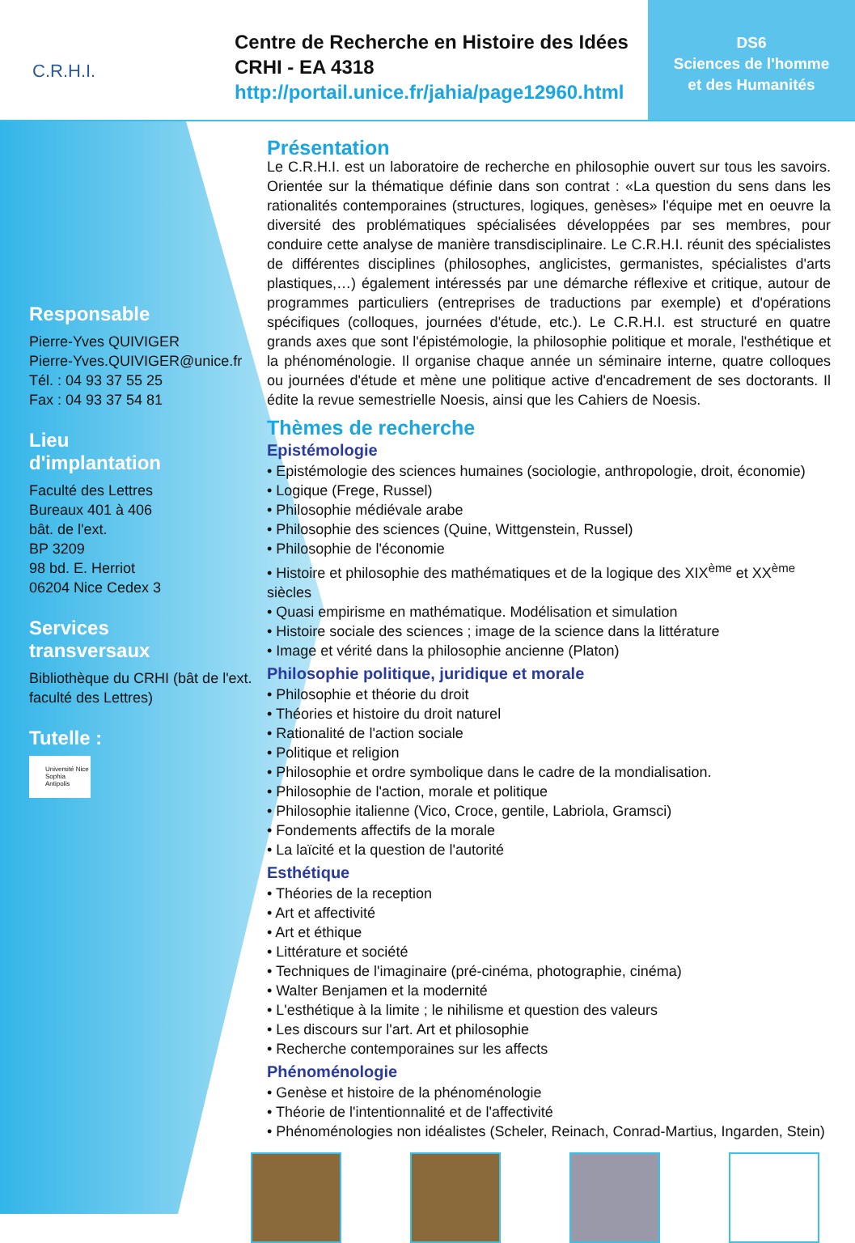C.R.H.I.
Centre de Recherche en Histoire des Idées
CRHI - EA 4318
http://portail.unice.fr/jahia/page12960.html
DS6
Sciences de l'homme
et des Humanités
Responsable
Pierre-Yves QUIVIGER
Pierre-Yves.QUIVIGER@unice.fr
Tél. : 04 93 37 55 25
Fax : 04 93 37 54 81
Lieu
d'implantation
Faculté des Lettres
Bureaux 401 à 406
bât. de l'ext.
BP 3209
98 bd. E. Herriot
06204 Nice Cedex 3
Services
transversaux
Bibliothèque du CRHI (bât de l'ext. faculté des Lettres)
Tutelle :
Université Nice Sophia Antipolis
Présentation
Le C.R.H.I. est un laboratoire de recherche en philosophie ouvert sur tous les savoirs. Orientée sur la thématique définie dans son contrat : «La question du sens dans les rationalités contemporaines (structures, logiques, genèses» l'équipe met en oeuvre la diversité des problématiques spécialisées développées par ses membres, pour conduire cette analyse de manière transdisciplinaire. Le C.R.H.I. réunit des spécialistes de différentes disciplines (philosophes, anglicistes, germanistes, spécialistes d'arts plastiques,…) également intéressés par une démarche réflexive et critique, autour de programmes particuliers (entreprises de traductions par exemple) et d'opérations spécifiques (colloques, journées d'étude, etc.). Le C.R.H.I. est structuré en quatre grands axes que sont l'épistémologie, la philosophie politique et morale, l'esthétique et la phénoménologie. Il organise chaque année un séminaire interne, quatre colloques ou journées d'étude et mène une politique active d'encadrement de ses doctorants. Il édite la revue semestrielle Noesis, ainsi que les Cahiers de Noesis.
Thèmes de recherche
Epistémologie
• Epistémologie des sciences humaines (sociologie, anthropologie, droit, économie)
• Logique (Frege, Russel)
• Philosophie médiévale arabe
• Philosophie des sciences (Quine, Wittgenstein, Russel)
• Philosophie de l'économie
• Histoire et philosophie des mathématiques et de la logique des XIX<sup>ème</sup> et XX<sup>ème</sup> siècles
• Quasi empirisme en mathématique. Modélisation et simulation
• Histoire sociale des sciences ; image de la science dans la littérature
• Image et vérité dans la philosophie ancienne (Platon)
Philosophie politique, juridique et morale
• Philosophie et théorie du droit
• Théories et histoire du droit naturel
• Rationalité de l'action sociale
• Politique et religion
• Philosophie et ordre symbolique dans le cadre de la mondialisation.
• Philosophie de l'action, morale et politique
• Philosophie italienne (Vico, Croce, gentile, Labriola, Gramsci)
• Fondements affectifs de la morale
• La laïcité et la question de l'autorité
Esthétique
• Théories de la reception
• Art et affectivité
• Art et éthique
• Littérature et société
• Techniques de l'imaginaire (pré-cinéma, photographie, cinéma)
• Walter Benjamen et la modernité
• L'esthétique à la limite ; le nihilisme et question des valeurs
• Les discours sur l'art. Art et philosophie
• Recherche contemporaines sur les affects
Phénoménologie
• Genèse et histoire de la phénoménologie
• Théorie de l'intentionnalité et de l'affectivité
• Phénoménologies non idéalistes (Scheler, Reinach, Conrad-Martius, Ingarden, Stein)